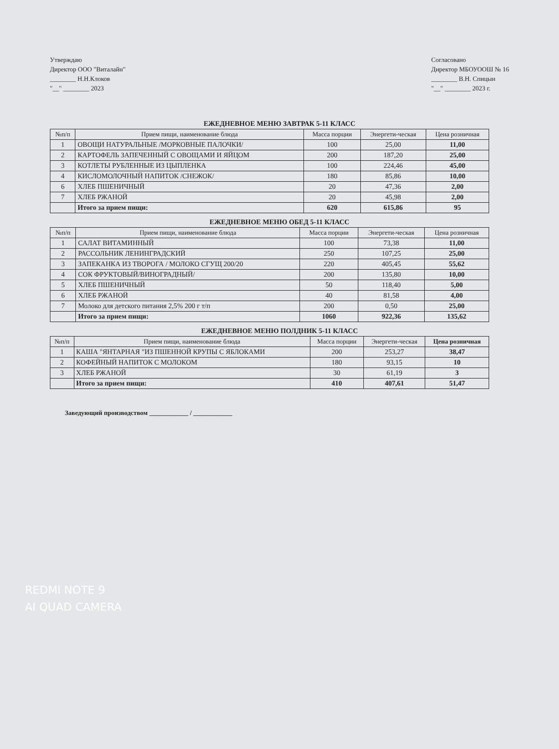Утверждаю
Директор ООО "Виталайн"
________ Н.Н.Клоков
"__" ________ 2023
Согласовано
Директор МБОУООШ № 16
________ В.Н. Спицын
"__" ________ 2023 г.
ЕЖЕДНЕВНОЕ МЕНЮ ЗАВТРАК 5-11 КЛАСС
| №п/п | Прием пищи, наименование блюда | Масса порции | Энергети-ческая | Цена розничная |
| --- | --- | --- | --- | --- |
| 1 | ОВОЩИ НАТУРАЛЬНЫЕ /МОРКОВНЫЕ ПАЛОЧКИ/ | 100 | 25,00 | 11,00 |
| 2 | КАРТОФЕЛЬ ЗАПЕЧЕННЫЙ С ОВОЩАМИ И ЯЙЦОМ | 200 | 187,20 | 25,00 |
| 3 | КОТЛЕТЫ РУБЛЕННЫЕ ИЗ ЦЫПЛЕНКА | 100 | 224,46 | 45,00 |
| 4 | КИСЛОМОЛОЧНЫЙ НАПИТОК /СНЕЖОК/ | 180 | 85,86 | 10,00 |
| 6 | ХЛЕБ ПШЕНИЧНЫЙ | 20 | 47,36 | 2,00 |
| 7 | ХЛЕБ РЖАНОЙ | 20 | 45,98 | 2,00 |
| | Итого за прием пищи: | 620 | 615,86 | 95 |
ЕЖЕДНЕВНОЕ МЕНЮ ОБЕД 5-11 КЛАСС
| №п/п | Прием пищи, наименование блюда | Масса порции | Энергети-ческая | Цена розничная |
| --- | --- | --- | --- | --- |
| 1 | САЛАТ ВИТАМИННЫЙ | 100 | 73,38 | 11,00 |
| 2 | РАССОЛЬНИК ЛЕНИНГРАДСКИЙ | 250 | 107,25 | 25,00 |
| 3 | ЗАПЕКАНКА ИЗ ТВОРОГА / МОЛОКО СГУЩ 200/20 | 220 | 405,45 | 55,62 |
| 4 | СОК ФРУКТОВЫЙ/ВИНОГРАДНЫЙ/ | 200 | 135,80 | 10,00 |
| 5 | ХЛЕБ ПШЕНИЧНЫЙ | 50 | 118,40 | 5,00 |
| 6 | ХЛЕБ РЖАНОЙ | 40 | 81,58 | 4,00 |
| 7 | Молоко для детского питания 2,5% 200 г т/п | 200 | 0,50 | 25,00 |
| | Итого за прием пищи: | 1060 | 922,36 | 135,62 |
ЕЖЕДНЕВНОЕ МЕНЮ ПОЛДНИК 5-11 КЛАСС
| №п/п | Прием пищи, наименование блюда | Масса порции | Энергети-ческая | Цена розничная |
| --- | --- | --- | --- | --- |
| 1 | КАША "ЯНТАРНАЯ "ИЗ ПШЕННОЙ КРУПЫ С ЯБЛОКАМИ | 200 | 253,27 | 38,47 |
| 2 | КОФЕЙНЫЙ НАПИТОК С МОЛОКОМ | 180 | 93,15 | 10 |
| 3 | ХЛЕБ РЖАНОЙ | 30 | 61,19 | 3 |
| | Итого за прием пищи: | 410 | 407,61 | 51,47 |
Заведующий производством ____________ / ____________
REDMI NOTE 9
AI QUAD CAMERA